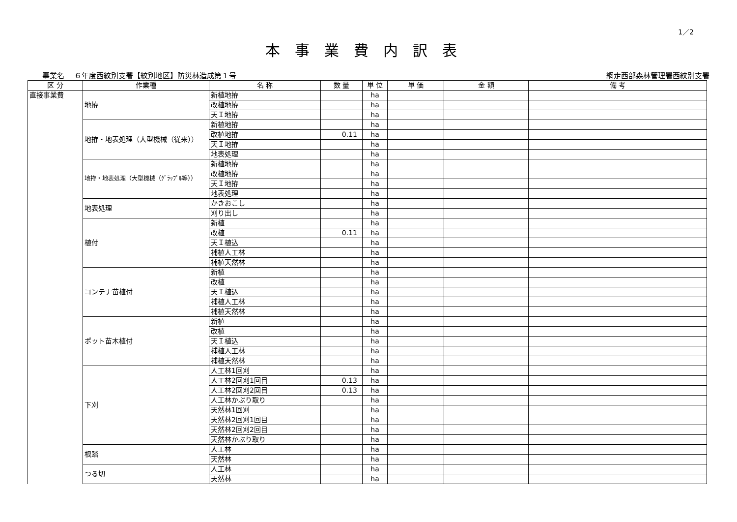1／2
本事業費内訳表
事業名　 ６年度西紋別支署【紋別地区】防災林造成第１号 網走西部森林管理署西紋別支署
| 区 分 | 作業種 | 名 称 | 数 量 | 単 位 | 単 価 | 金 額 | 備 考 |
| --- | --- | --- | --- | --- | --- | --- | --- |
| 直接事業費 | 地拵 | 新植地拵 | | ha | | | |
| | | 改植地拵 | | ha | | | |
| | | 天Ｉ地拵 | | ha | | | |
| | 地拵・地表処理（大型機械（従来）） | 新植地拵 | | ha | | | |
| | | 改植地拵 | 0.11 | ha | | | |
| | | 天Ｉ地拵 | | ha | | | |
| | | 地表処理 | | ha | | | |
| | 地拵・地表処理（大型機械（ｸﾞﾗｯﾌﾟﾙ等）） | 新植地拵 | | ha | | | |
| | | 改植地拵 | | ha | | | |
| | | 天Ｉ地拵 | | ha | | | |
| | | 地表処理 | | ha | | | |
| | 地表処理 | かきおこし | | ha | | | |
| | | 刈り出し | | ha | | | |
| | 植付 | 新植 | | ha | | | |
| | | 改植 | 0.11 | ha | | | |
| | | 天Ｉ植込 | | ha | | | |
| | | 補植人工林 | | ha | | | |
| | | 補植天然林 | | ha | | | |
| | コンテナ苗植付 | 新植 | | ha | | | |
| | | 改植 | | ha | | | |
| | | 天Ｉ植込 | | ha | | | |
| | | 補植人工林 | | ha | | | |
| | | 補植天然林 | | ha | | | |
| | ポット苗木植付 | 新植 | | ha | | | |
| | | 改植 | | ha | | | |
| | | 天Ｉ植込 | | ha | | | |
| | | 補植人工林 | | ha | | | |
| | | 補植天然林 | | ha | | | |
| | 下刈 | 人工林1回刈 | | ha | | | |
| | | 人工林2回刈1回目 | 0.13 | ha | | | |
| | | 人工林2回刈2回目 | 0.13 | ha | | | |
| | | 人工林かぶり取り | | ha | | | |
| | | 天然林1回刈 | | ha | | | |
| | | 天然林2回刈1回目 | | ha | | | |
| | | 天然林2回刈2回目 | | ha | | | |
| | | 天然林かぶり取り | | ha | | | |
| | 根踏 | 人工林 | | ha | | | |
| | | 天然林 | | ha | | | |
| | つる切 | 人工林 | | ha | | | |
| | | 天然林 | | ha | | | |